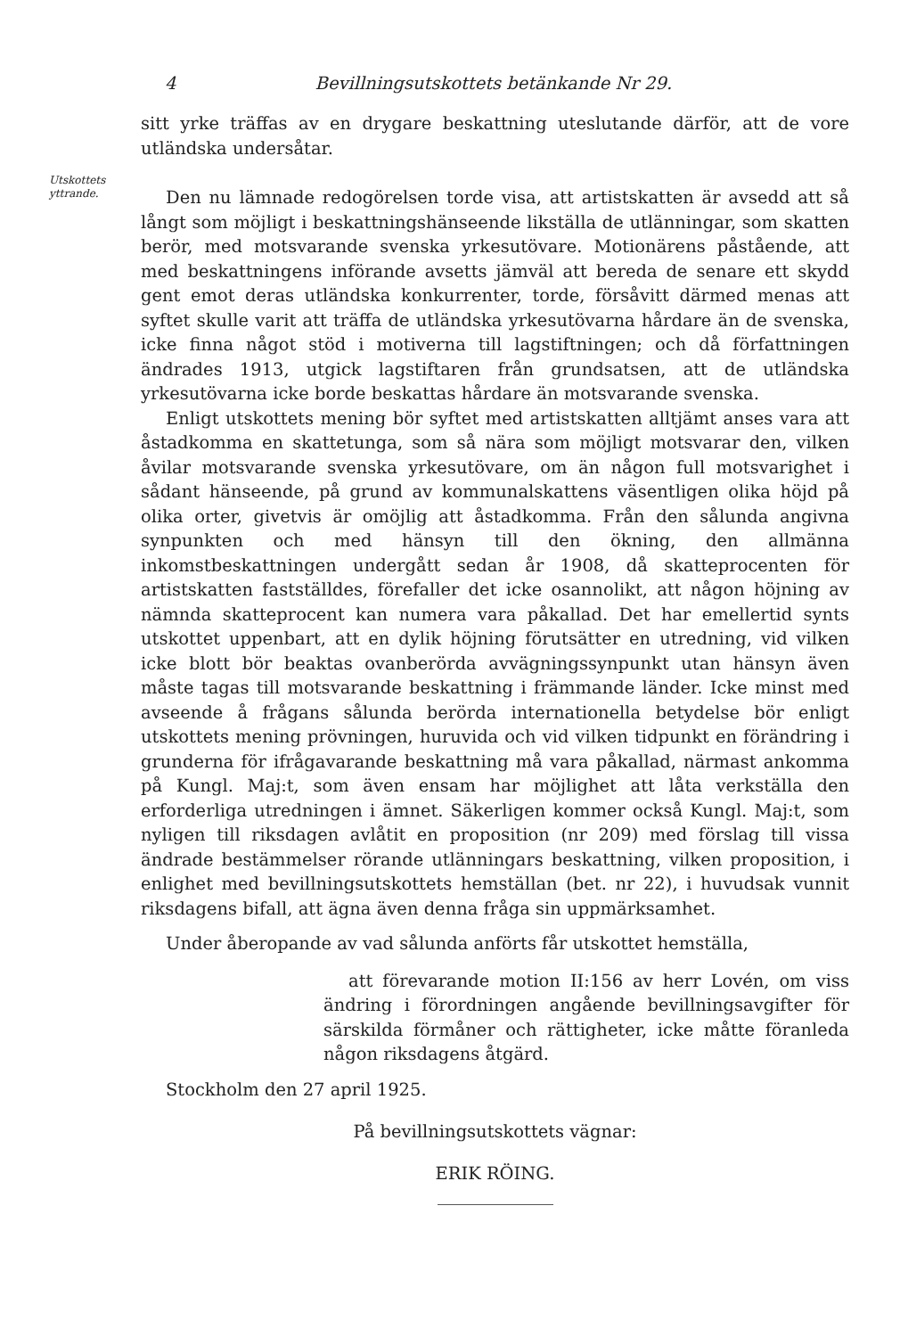4 Bevillningsutskottets betänkande Nr 29.
Utskottets
yttrande.
sitt yrke träffas av en drygare beskattning uteslutande därför, att de vore utländska undersåtar.
Den nu lämnade redogörelsen torde visa, att artistskatten är avsedd att så långt som möjligt i beskattningshänseende likställa de utlänningar, som skatten berör, med motsvarande svenska yrkesutövare. Motionärens påstående, att med beskattningens införande avsetts jämväl att bereda de senare ett skydd gent emot deras utländska konkurrenter, torde, försåvitt därmed menas att syftet skulle varit att träffa de utländska yrkesutövarna hårdare än de svenska, icke finna något stöd i motiverna till lagstiftningen; och då författningen ändrades 1913, utgick lagstiftaren från grundsatsen, att de utländska yrkesutövarna icke borde beskattas hårdare än motsvarande svenska.
Enligt utskottets mening bör syftet med artistskatten alltjämt anses vara att åstadkomma en skattetunga, som så nära som möjligt motsvarar den, vilken åvilar motsvarande svenska yrkesutövare, om än någon full motsvarighet i sådant hänseende, på grund av kommunalskattens väsentligen olika höjd på olika orter, givetvis är omöjlig att åstadkomma. Från den sålunda angivna synpunkten och med hänsyn till den ökning, den allmänna inkomstbeskattningen undergått sedan år 1908, då skatteprocenten för artistskatten fastställdes, förefaller det icke osannolikt, att någon höjning av nämnda skatteprocent kan numera vara påkallad. Det har emellertid synts utskottet uppenbart, att en dylik höjning förutsätter en utredning, vid vilken icke blott bör beaktas ovanberörda avvägningssynpunkt utan hänsyn även måste tagas till motsvarande beskattning i främmande länder. Icke minst med avseende å frågans sålunda berörda internationella betydelse bör enligt utskottets mening prövningen, huruvida och vid vilken tidpunkt en förändring i grunderna för ifrågavarande beskattning må vara påkallad, närmast ankomma på Kungl. Maj:t, som även ensam har möjlighet att låta verkställa den erforderliga utredningen i ämnet. Säkerligen kommer också Kungl. Maj:t, som nyligen till riksdagen avlåtit en proposition (nr 209) med förslag till vissa ändrade bestämmelser rörande utlänningars beskattning, vilken proposition, i enlighet med bevillningsutskottets hemställan (bet. nr 22), i huvudsak vunnit riksdagens bifall, att ägna även denna fråga sin uppmärksamhet.
Under åberopande av vad sålunda anförts får utskottet hemställa,
att förevarande motion II:156 av herr Lovén, om viss ändring i förordningen angående bevillningsavgifter för särskilda förmåner och rättigheter, icke måtte föranleda någon riksdagens åtgärd.
Stockholm den 27 april 1925.
På bevillningsutskottets vägnar:
ERIK RÖING.